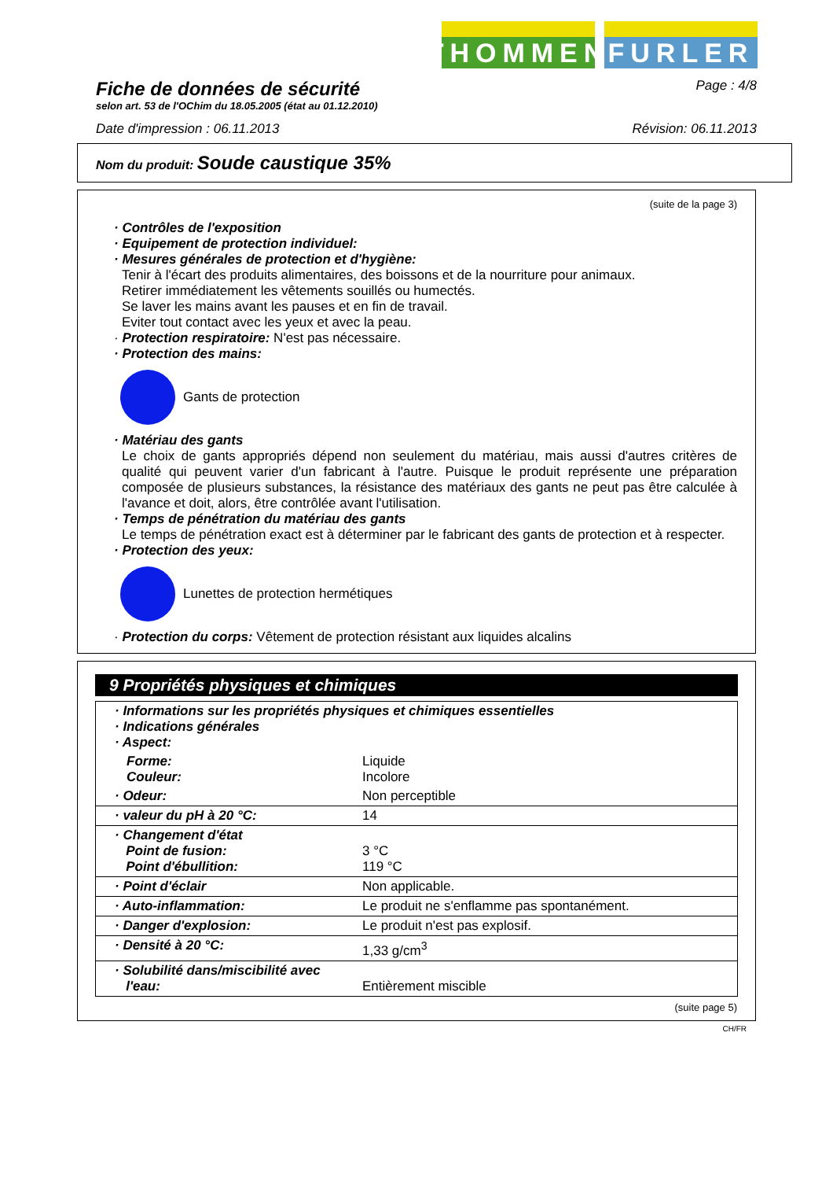THOMMEN
FURLER
Fiche de données de sécurité
selon art. 53 de l'OChim du 18.05.2005 (état au 01.12.2010)
Page : 4/8
Date d'impression : 06.11.2013 Révision: 06.11.2013
Nom du produit: Soude caustique 35%
(suite de la page 3)
· Contrôles de l'exposition
· Equipement de protection individuel:
· Mesures générales de protection et d'hygiène:
Tenir à l'écart des produits alimentaires, des boissons et de la nourriture pour animaux.
Retirer immédiatement les vêtements souillés ou humectés.
Se laver les mains avant les pauses et en fin de travail.
Eviter tout contact avec les yeux et avec la peau.
· Protection respiratoire: N'est pas nécessaire.
· Protection des mains:
Gants de protection
· Matériau des gants
Le choix de gants appropriés dépend non seulement du matériau, mais aussi d'autres critères de qualité qui peuvent varier d'un fabricant à l'autre. Puisque le produit représente une préparation composée de plusieurs substances, la résistance des matériaux des gants ne peut pas être calculée à l'avance et doit, alors, être contrôlée avant l'utilisation.
· Temps de pénétration du matériau des gants
Le temps de pénétration exact est à déterminer par le fabricant des gants de protection et à respecter.
· Protection des yeux:
Lunettes de protection hermétiques
· Protection du corps: Vêtement de protection résistant aux liquides alcalins
9 Propriétés physiques et chimiques
| · Informations sur les propriétés physiques et chimiques essentielles · Indications générales · Aspect: | |
| Forme: Couleur: | Liquide Incolore |
| · Odeur: | Non perceptible |
| · valeur du pH à 20 °C: | 14 |
| · Changement d'état Point de fusion: Point d'ébullition: | 3 °C 119 °C |
| · Point d'éclair | Non applicable. |
| · Auto-inflammation: | Le produit ne s'enflamme pas spontanément. |
| · Danger d'explosion: | Le produit n'est pas explosif. |
| · Densité à 20 °C: | 1,33 g/cm<sup>3</sup> |
| · Solubilité dans/miscibilité avec l'eau: | Entièrement miscible |
(suite page 5)
CH/FR